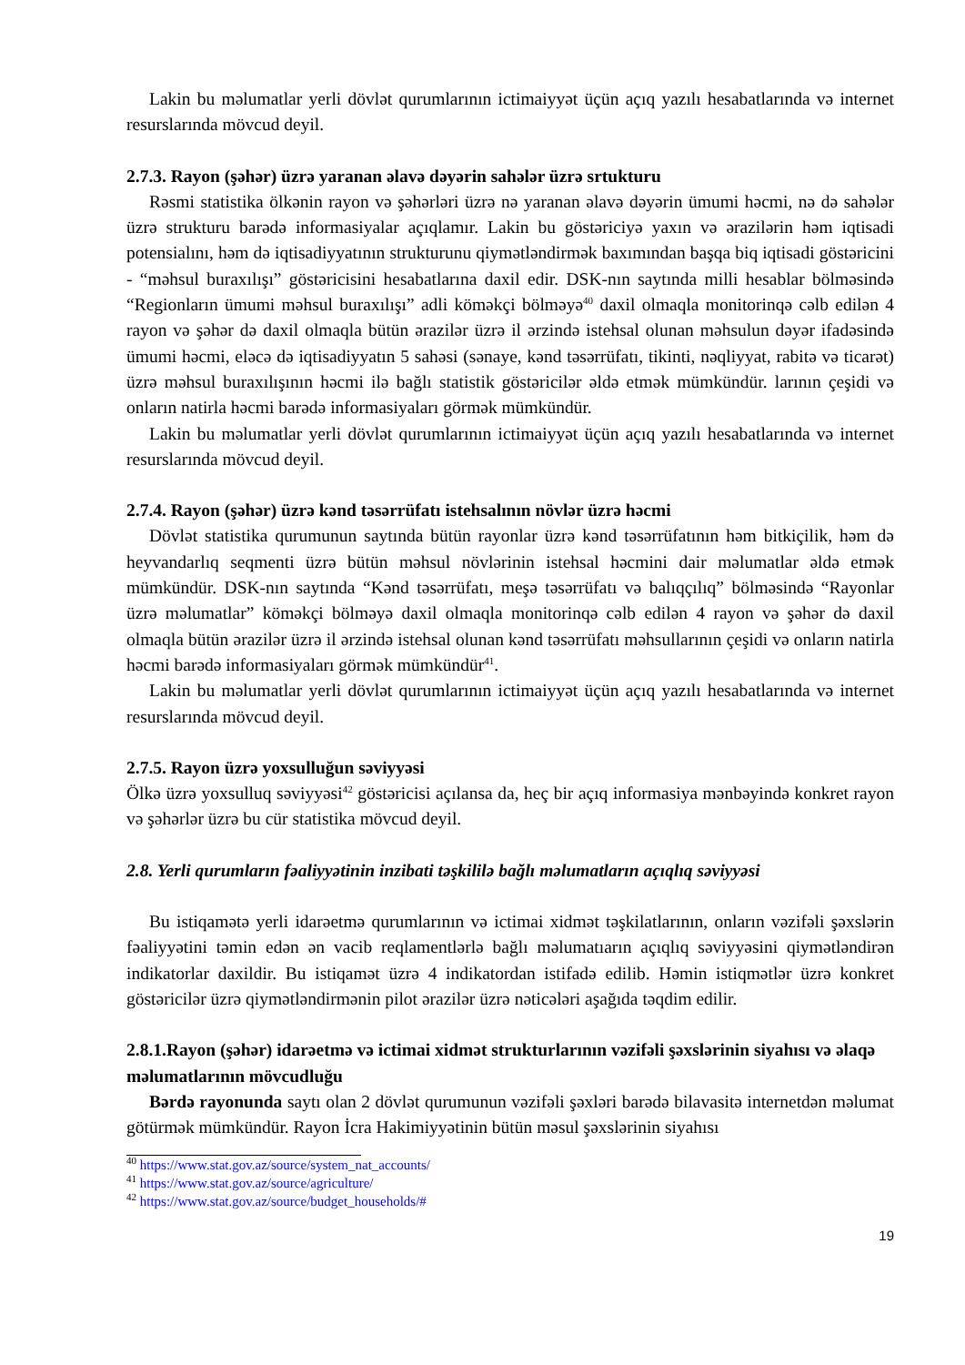Lakin bu məlumatlar yerli dövlət qurumlarının ictimaiyyət üçün açıq yazılı hesabatlarında və internet resurslarında mövcud deyil.
2.7.3. Rayon (şəhər) üzrə yaranan əlavə dəyərin sahələr üzrə srtukturu
Rəsmi statistika ölkənin rayon və şəhərləri üzrə nə yaranan əlavə dəyərin ümumi həcmi, nə də sahələr üzrə strukturu barədə informasiyalar açıqlamır. Lakin bu göstəriciyə yaxın və ərazilərin həm iqtisadi potensialını, həm də iqtisadiyyatının strukturunu qiymətləndirmək baxımından başqa biq iqtisadi göstəricini - “məhsul buraxılışı” göstəricisini hesabatlarına daxil edir. DSK-nın saytında milli hesablar bölməsində “Regionların ümumi məhsul buraxılışı” adli köməkçi bölməyə<sup>40</sup> daxil olmaqla monitorinqə cəlb edilən 4 rayon və şəhər də daxil olmaqla bütün ərazilər üzrə il ərzində istehsal olunan məhsulun dəyər ifadəsində ümumi həcmi, eləcə də iqtisadiyyatın 5 sahəsi (sənaye, kənd təsərrüfatı, tikinti, nəqliyyat, rabitə və ticarət) üzrə məhsul buraxılışının həcmi ilə bağlı statistik göstəricilər əldə etmək mümkündür. larının çeşidi və onların natirla həcmi barədə informasiyaları görmək mümkündür.
Lakin bu məlumatlar yerli dövlət qurumlarının ictimaiyyət üçün açıq yazılı hesabatlarında və internet resurslarında mövcud deyil.
2.7.4. Rayon (şəhər) üzrə kənd təsərrüfatı istehsalının növlər üzrə həcmi
Dövlət statistika qurumunun saytında bütün rayonlar üzrə kənd təsərrüfatının həm bitkiçilik, həm də heyvandarlıq seqmenti üzrə bütün məhsul növlərinin istehsal həcmini dair məlumatlar əldə etmək mümkündür. DSK-nın saytında “Kənd təsərrüfatı, meşə təsərrüfatı və balıqçılıq” bölməsində “Rayonlar üzrə məlumatlar” köməkçi bölməyə daxil olmaqla monitorinqə cəlb edilən 4 rayon və şəhər də daxil olmaqla bütün ərazilər üzrə il ərzində istehsal olunan kənd təsərrüfatı məhsullarının çeşidi və onların natirla həcmi barədə informasiyaları görmək mümkündür<sup>41</sup>.
Lakin bu məlumatlar yerli dövlət qurumlarının ictimaiyyət üçün açıq yazılı hesabatlarında və internet resurslarında mövcud deyil.
2.7.5. Rayon üzrə yoxsulluğun səviyyəsi
Ölkə üzrə yoxsulluq səviyyəsi<sup>42</sup> göstəricisi açılansa da, heç bir açıq informasiya mənbəyində konkret rayon və şəhərlər üzrə bu cür statistika mövcud deyil.
2.8. Yerli qurumların fəaliyyətinin inzibati təşkililə bağlı məlumatların açıqlıq səviyyəsi
Bu istiqamətə yerli idarəetmə qurumlarının və ictimai xidmət təşkilatlarının, onların vəzifəli şəxslərin fəaliyyətini təmin edən ən vacib reqlamentlərlə bağlı məlumatıarın açıqlıq səviyyəsini qiymətləndirən indikatorlar daxildir. Bu istiqamət üzrə 4 indikatordan istifadə edilib. Həmin istiqmətlər üzrə konkret göstəricilər üzrə qiymətləndirmənin pilot ərazilər üzrə nəticələri aşağıda təqdim edilir.
2.8.1.Rayon (şəhər) idarəetmə və ictimai xidmət strukturlarının vəzifəli şəxslərinin siyahısı və əlaqə məlumatlarının mövcudluğu
Bərdə rayonunda saytı olan 2 dövlət qurumunun vəzifəli şəxləri barədə bilavasitə internetdən məlumat götürmək mümkündür. Rayon İcra Hakimiyyətinin bütün məsul şəxslərinin siyahısı
<sup>40</sup> https://www.stat.gov.az/source/system_nat_accounts/
<sup>41</sup> https://www.stat.gov.az/source/agriculture/
<sup>42</sup> https://www.stat.gov.az/source/budget_households/#
19